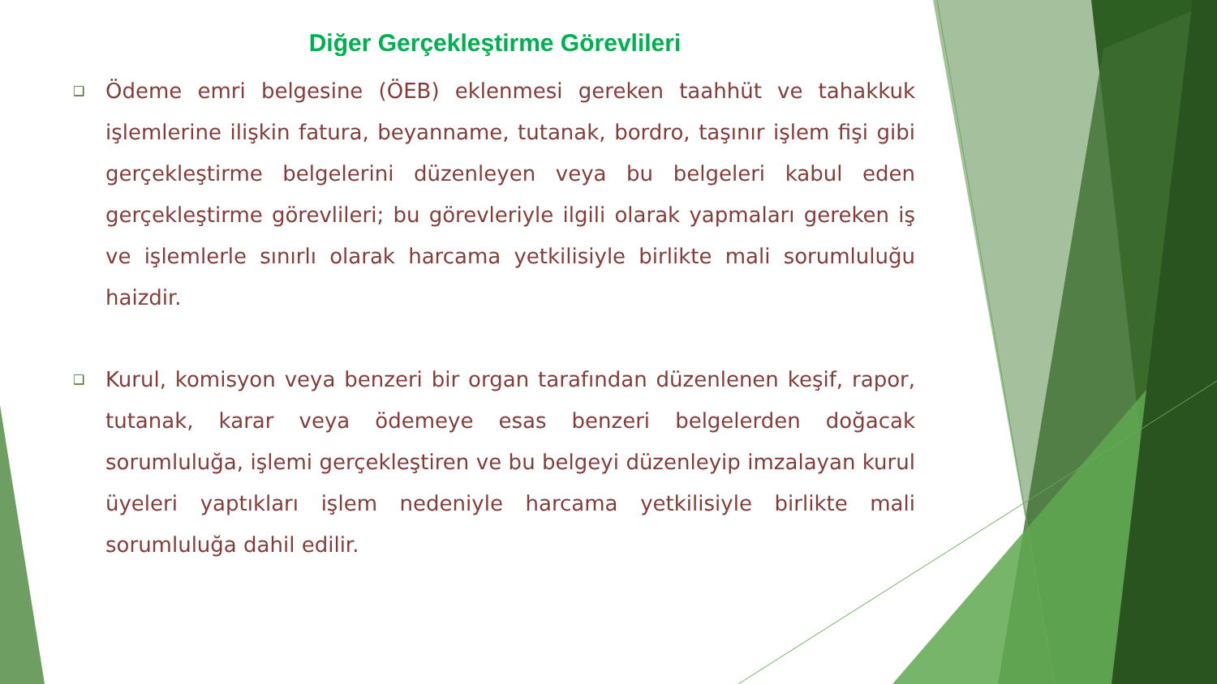Diğer Gerçekleştirme Görevlileri
❑
Ödeme emri belgesine (ÖEB) eklenmesi gereken taahhüt ve tahakkuk işlemlerine ilişkin fatura, beyanname, tutanak, bordro, taşınır işlem fişi gibi gerçekleştirme belgelerini düzenleyen veya bu belgeleri kabul eden gerçekleştirme görevlileri; bu görevleriyle ilgili olarak yapmaları gereken iş ve işlemlerle sınırlı olarak harcama yetkilisiyle birlikte mali sorumluluğu haizdir.
❑
Kurul, komisyon veya benzeri bir organ tarafından düzenlenen keşif, rapor, tutanak, karar veya ödemeye esas benzeri belgelerden doğacak sorumluluğa, işlemi gerçekleştiren ve bu belgeyi düzenleyip imzalayan kurul üyeleri yaptıkları işlem nedeniyle harcama yetkilisiyle birlikte mali sorumluluğa dahil edilir.